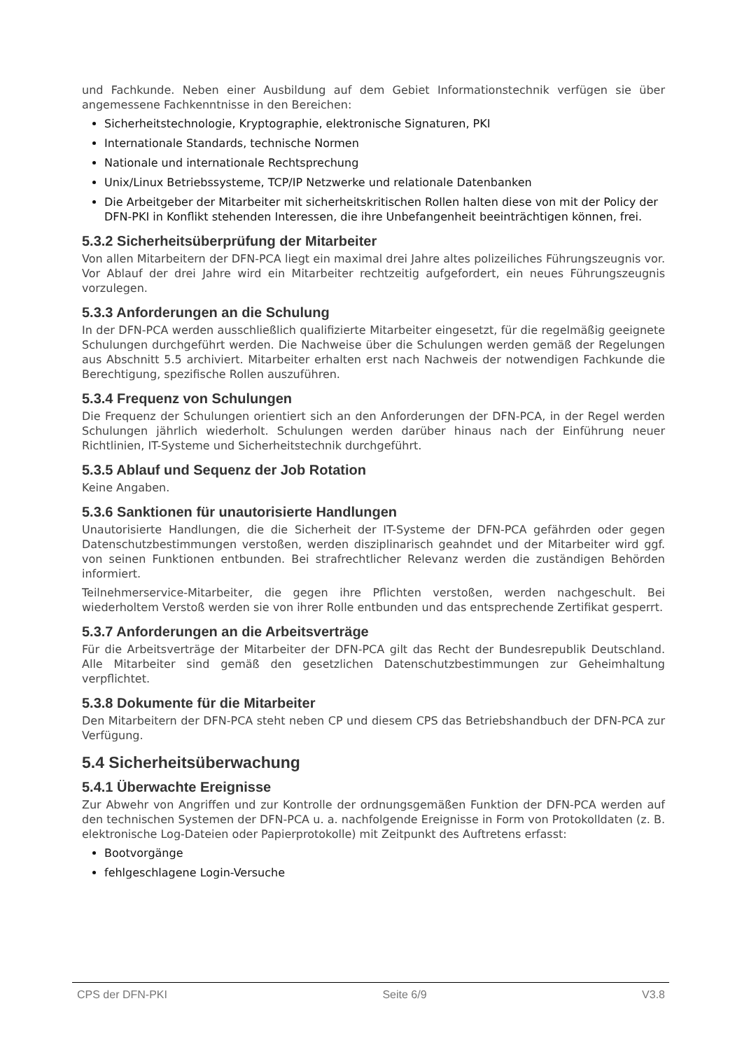und Fachkunde. Neben einer Ausbildung auf dem Gebiet Informationstechnik verfügen sie über angemessene Fachkenntnisse in den Bereichen:
Sicherheitstechnologie, Kryptographie, elektronische Signaturen, PKI
Internationale Standards, technische Normen
Nationale und internationale Rechtsprechung
Unix/Linux Betriebssysteme, TCP/IP Netzwerke und relationale Datenbanken
Die Arbeitgeber der Mitarbeiter mit sicherheitskritischen Rollen halten diese von mit der Policy der DFN-PKI in Konflikt stehenden Interessen, die ihre Unbefangenheit beeinträchtigen können, frei.
5.3.2 Sicherheitsüberprüfung der Mitarbeiter
Von allen Mitarbeitern der DFN-PCA liegt ein maximal drei Jahre altes polizeiliches Führungszeugnis vor. Vor Ablauf der drei Jahre wird ein Mitarbeiter rechtzeitig aufgefordert, ein neues Führungszeugnis vorzulegen.
5.3.3 Anforderungen an die Schulung
In der DFN-PCA werden ausschließlich qualifizierte Mitarbeiter eingesetzt, für die regelmäßig geeignete Schulungen durchgeführt werden. Die Nachweise über die Schulungen werden gemäß der Regelungen aus Abschnitt 5.5 archiviert. Mitarbeiter erhalten erst nach Nachweis der notwendigen Fachkunde die Berechtigung, spezifische Rollen auszuführen.
5.3.4 Frequenz von Schulungen
Die Frequenz der Schulungen orientiert sich an den Anforderungen der DFN-PCA, in der Regel werden Schulungen jährlich wiederholt. Schulungen werden darüber hinaus nach der Einführung neuer Richtlinien, IT-Systeme und Sicherheitstechnik durchgeführt.
5.3.5 Ablauf und Sequenz der Job Rotation
Keine Angaben.
5.3.6 Sanktionen für unautorisierte Handlungen
Unautorisierte Handlungen, die die Sicherheit der IT-Systeme der DFN-PCA gefährden oder gegen Datenschutzbestimmungen verstoßen, werden disziplinarisch geahndet und der Mitarbeiter wird ggf. von seinen Funktionen entbunden. Bei strafrechtlicher Relevanz werden die zuständigen Behörden informiert.
Teilnehmerservice-Mitarbeiter, die gegen ihre Pflichten verstoßen, werden nachgeschult. Bei wiederholtem Verstoß werden sie von ihrer Rolle entbunden und das entsprechende Zertifikat gesperrt.
5.3.7 Anforderungen an die Arbeitsverträge
Für die Arbeitsverträge der Mitarbeiter der DFN-PCA gilt das Recht der Bundesrepublik Deutschland. Alle Mitarbeiter sind gemäß den gesetzlichen Datenschutzbestimmungen zur Geheimhaltung verpflichtet.
5.3.8 Dokumente für die Mitarbeiter
Den Mitarbeitern der DFN-PCA steht neben CP und diesem CPS das Betriebshandbuch der DFN-PCA zur Verfügung.
5.4 Sicherheitsüberwachung
5.4.1 Überwachte Ereignisse
Zur Abwehr von Angriffen und zur Kontrolle der ordnungsgemäßen Funktion der DFN-PCA werden auf den technischen Systemen der DFN-PCA u. a. nachfolgende Ereignisse in Form von Protokolldaten (z. B. elektronische Log-Dateien oder Papierprotokolle) mit Zeitpunkt des Auftretens erfasst:
Bootvorgänge
fehlgeschlagene Login-Versuche
CPS der DFN-PKI Seite 6/9 V3.8